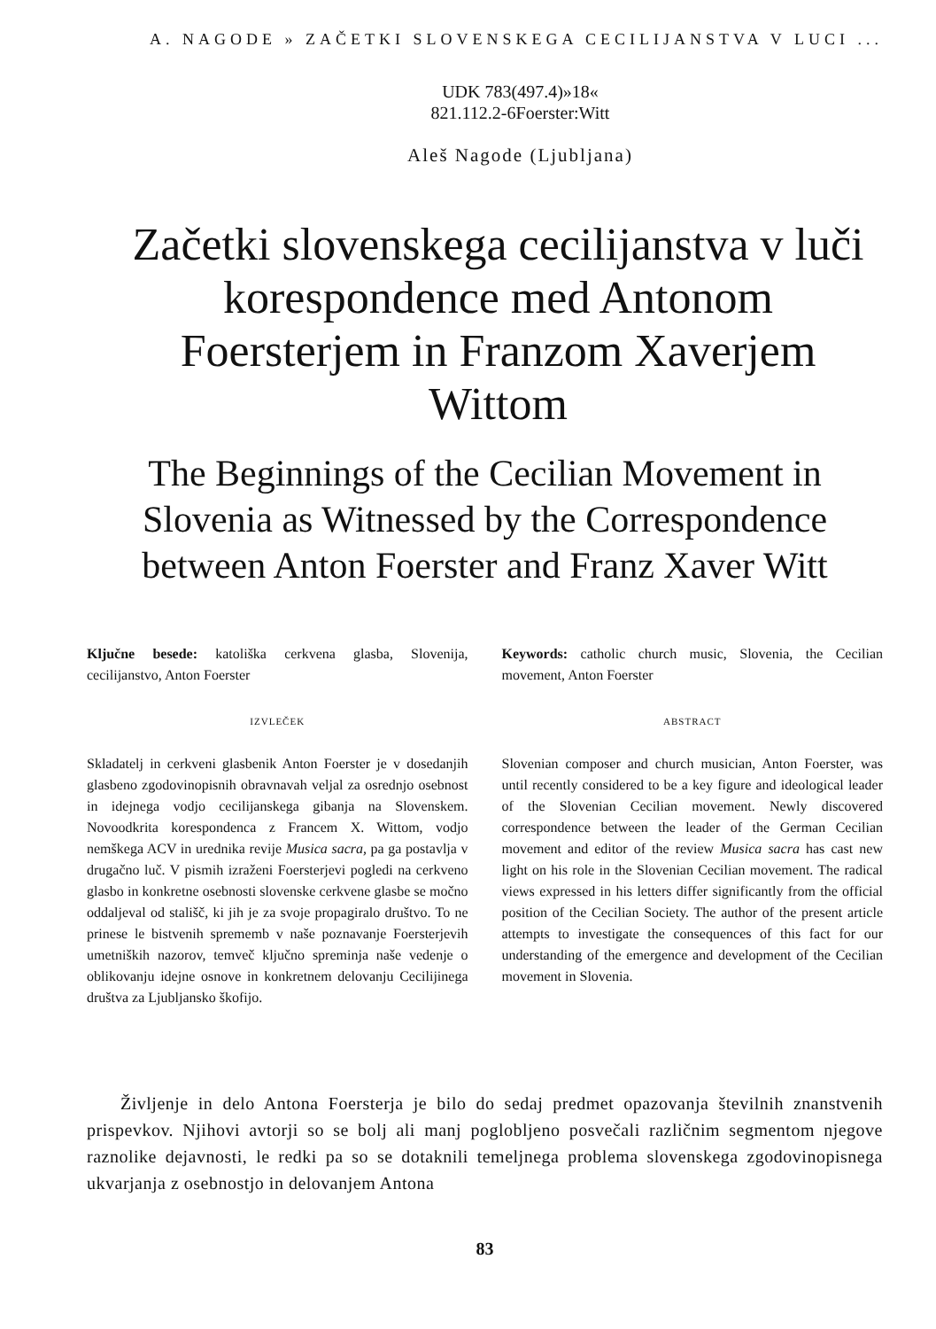A. NAGODE » ZAČETKI SLOVENSKEGA CECILIJANSTVA V LUCI ...
UDK 783(497.4)»18«
821.112.2-6Foerster:Witt
Aleš Nagode (Ljubljana)
Začetki slovenskega cecilijanstva v luči korespondence med Antonom Foersterjem in Franzom Xaverjem Wittom
The Beginnings of the Cecilian Movement in Slovenia as Witnessed by the Correspondence between Anton Foerster and Franz Xaver Witt
Ključne besede: katoliška cerkvena glasba, Slovenija, cecilijanstvo, Anton Foerster
IZVLEČEK
Skladatelj in cerkveni glasbenik Anton Foerster je v dosedanjih glasbeno zgodovinopisnih obravnavah veljal za osrednjo osebnost in idejnega vodjo cecilijanskega gibanja na Slovenskem. Novoodkrita korespondenca z Francem X. Wittom, vodjo nemškega ACV in urednika revije Musica sacra, pa ga postavlja v drugačno luč. V pismih izraženi Foersterjevi pogledi na cerkveno glasbo in konkretne osebnosti slovenske cerkvene glasbe se močno oddaljeval od stališč, ki jih je za svoje propagiralo društvo. To ne prinese le bistvenih sprememb v naše poznavanje Foersterjevih umetniških nazorov, temveč ključno spreminja naše vedenje o oblikovanju idejne osnove in konkretnem delovanju Cecilijinega društva za Ljubljansko škofijo.
Keywords: catholic church music, Slovenia, the Cecilian movement, Anton Foerster
ABSTRACT
Slovenian composer and church musician, Anton Foerster, was until recently considered to be a key figure and ideological leader of the Slovenian Cecilian movement. Newly discovered correspondence between the leader of the German Cecilian movement and editor of the review Musica sacra has cast new light on his role in the Slovenian Cecilian movement. The radical views expressed in his letters differ significantly from the official position of the Cecilian Society. The author of the present article attempts to investigate the consequences of this fact for our understanding of the emergence and development of the Cecilian movement in Slovenia.
Življenje in delo Antona Foersterja je bilo do sedaj predmet opazovanja številnih znanstvenih prispevkov. Njihovi avtorji so se bolj ali manj poglobljeno posvečali različnim segmentom njegove raznolike dejavnosti, le redki pa so se dotaknili temeljnega problema slovenskega zgodovinopisnega ukvarjanja z osebnostjo in delovanjem Antona
83